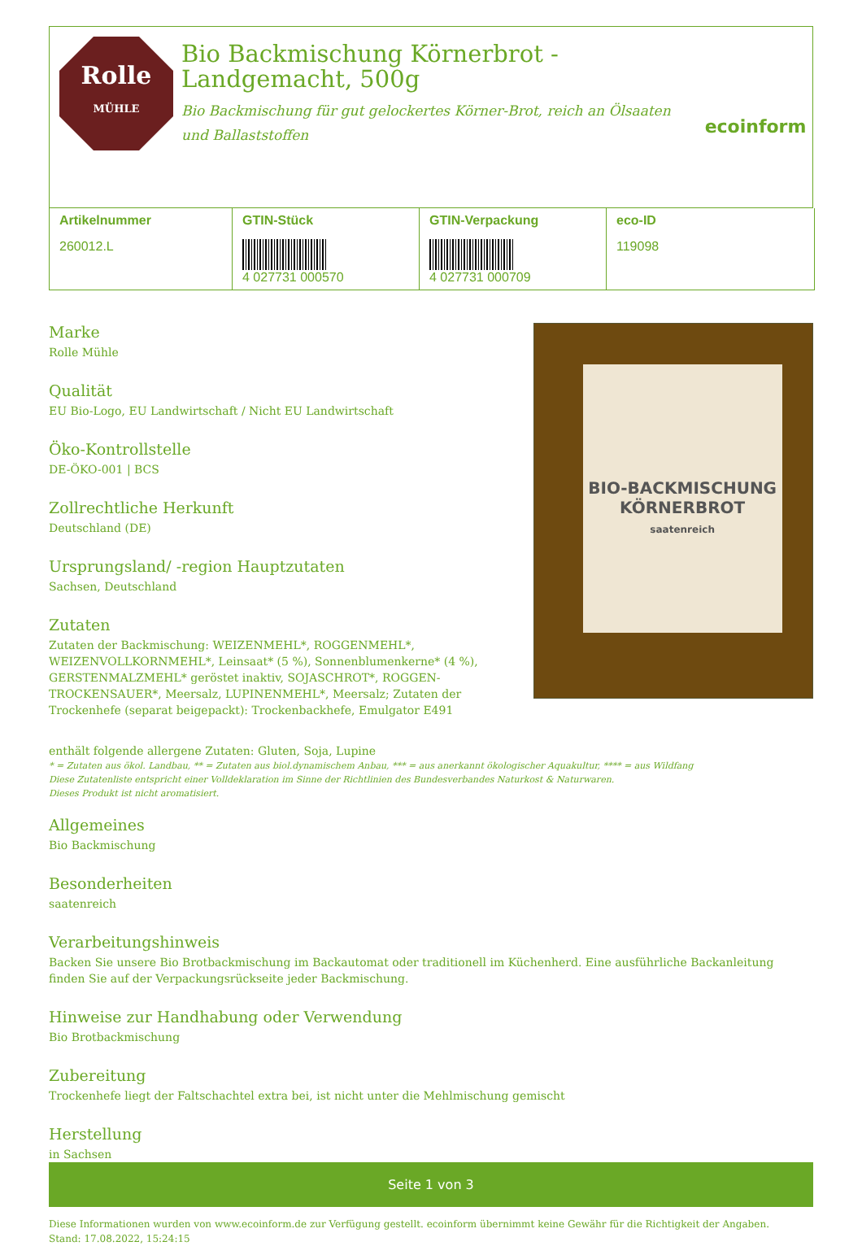Rolle
MÜHLE
Bio Backmischung Körnerbrot -
Landgemacht, 500g
Bio Backmischung für gut gelockertes Körner-Brot, reich an Ölsaaten und Ballaststoffen
ecoinform
| Artikelnummer 260012.L | GTIN-Stück 4 027731 000570 | GTIN-Verpackung 4 027731 000709 | eco-ID 119098 |
Marke
Rolle Mühle
Qualität
EU Bio-Logo, EU Landwirtschaft / Nicht EU Landwirtschaft
Öko-Kontrollstelle
DE-ÖKO-001 | BCS
Zollrechtliche Herkunft
Deutschland (DE)
Ursprungsland/ -region Hauptzutaten
Sachsen, Deutschland
Zutaten
Zutaten der Backmischung: WEIZENMEHL*, ROGGENMEHL*, WEIZENVOLLKORNMEHL*, Leinsaat* (5 %), Sonnenblumenkerne* (4 %), GERSTENMALZMEHL* geröstet inaktiv, SOJASCHROT*, ROGGEN-TROCKENSAUER*, Meersalz, LUPINENMEHL*, Meersalz; Zutaten der Trockenhefe (separat beigepackt): Trockenbackhefe, Emulgator E491
BIO-BACKMISCHUNG
KÖRNERBROT
saatenreich
enthält folgende allergene Zutaten: Gluten, Soja, Lupine
* = Zutaten aus ökol. Landbau, ** = Zutaten aus biol.dynamischem Anbau, *** = aus anerkannt ökologischer Aquakultur, **** = aus Wildfang
Diese Zutatenliste entspricht einer Volldeklaration im Sinne der Richtlinien des Bundesverbandes Naturkost & Naturwaren.
Dieses Produkt ist nicht aromatisiert.
Allgemeines
Bio Backmischung
Besonderheiten
saatenreich
Verarbeitungshinweis
Backen Sie unsere Bio Brotbackmischung im Backautomat oder traditionell im Küchenherd. Eine ausführliche Backanleitung finden Sie auf der Verpackungsrückseite jeder Backmischung.
Hinweise zur Handhabung oder Verwendung
Bio Brotbackmischung
Zubereitung
Trockenhefe liegt der Faltschachtel extra bei, ist nicht unter die Mehlmischung gemischt
Herstellung
in Sachsen
Seite 1 von 3
Diese Informationen wurden von www.ecoinform.de zur Verfügung gestellt. ecoinform übernimmt keine Gewähr für die Richtigkeit der Angaben.
Stand: 17.08.2022, 15:24:15